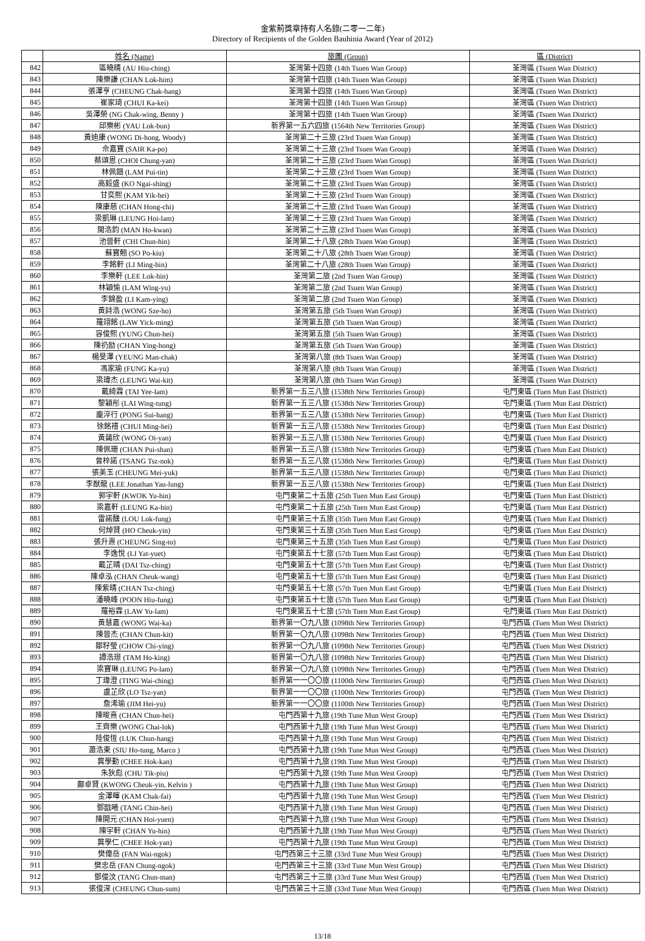金紫荊獎章持有人名錄(二零一二年)
Directory of Recipients of the Golden Bauhinia Award (Year of 2012)
| | 姓名 (Name) | 旅團 (Group) | 區 (District) |
| --- | --- | --- | --- |
| 842 | 區曉晴 (AU Hiu-ching) | 荃灣第十四旅 (14th Tsuen Wan Group) | 荃灣區 (Tsuen Wan District) |
| 843 | 陳樂謙 (CHAN Lok-him) | 荃灣第十四旅 (14th Tsuen Wan Group) | 荃灣區 (Tsuen Wan District) |
| 844 | 張澤亨 (CHEUNG Chak-hang) | 荃灣第十四旅 (14th Tsuen Wan Group) | 荃灣區 (Tsuen Wan District) |
| 845 | 崔家琦 (CHUI Ka-kei) | 荃灣第十四旅 (14th Tsuen Wan Group) | 荃灣區 (Tsuen Wan District) |
| 846 | 吳澤榮 (NG Chak-wing, Benny ) | 荃灣第十四旅 (14th Tsuen Wan Group) | 荃灣區 (Tsuen Wan District) |
| 847 | 邱樂彬 (YAU Lok-bun) | 新界第一五六四旅 (1564th New Territories Group) | 荃灣區 (Tsuen Wan District) |
| 848 | 黃迪康 (WONG Di-hong, Woody) | 荃灣第二十三旅 (23rd Tsuen Wan Group) | 荃灣區 (Tsuen Wan District) |
| 849 | 佘嘉寶 (SAIR Ka-po) | 荃灣第二十三旅 (23rd Tsuen Wan Group) | 荃灣區 (Tsuen Wan District) |
| 850 | 蔡頌恩 (CHOI Chung-yan) | 荃灣第二十三旅 (23rd Tsuen Wan Group) | 荃灣區 (Tsuen Wan District) |
| 851 | 林佩鈿 (LAM Pui-tin) | 荃灣第二十三旅 (23rd Tsuen Wan Group) | 荃灣區 (Tsuen Wan District) |
| 852 | 高毅盛 (KO Ngai-shing) | 荃灣第二十三旅 (23rd Tsuen Wan Group) | 荃灣區 (Tsuen Wan District) |
| 853 | 甘奕熙 (KAM Yik-hei) | 荃灣第二十三旅 (23rd Tsuen Wan Group) | 荃灣區 (Tsuen Wan District) |
| 854 | 陳康慈 (CHAN Hong-chi) | 荃灣第二十三旅 (23rd Tsuen Wan Group) | 荃灣區 (Tsuen Wan District) |
| 855 | 梁凱琳 (LEUNG Hoi-lam) | 荃灣第二十三旅 (23rd Tsuen Wan Group) | 荃灣區 (Tsuen Wan District) |
| 856 | 閩浩鈞 (MAN Ho-kwan) | 荃灣第二十三旅 (23rd Tsuen Wan Group) | 荃灣區 (Tsuen Wan District) |
| 857 | 池晉軒 (CHI Chun-hin) | 荃灣第二十八旅 (28th Tsuen Wan Group) | 荃灣區 (Tsuen Wan District) |
| 858 | 蘇寶翹 (SO Po-kiu) | 荃灣第二十八旅 (28th Tsuen Wan Group) | 荃灣區 (Tsuen Wan District) |
| 859 | 李銘軒 (LI Ming-hin) | 荃灣第二十八旅 (28th Tsuen Wan Group) | 荃灣區 (Tsuen Wan District) |
| 860 | 李樂軒 (LEE Lok-hin) | 荃灣第二旅 (2nd Tsuen Wan Group) | 荃灣區 (Tsuen Wan District) |
| 861 | 林穎愉 (LAM Wing-yu) | 荃灣第二旅 (2nd Tsuen Wan Group) | 荃灣區 (Tsuen Wan District) |
| 862 | 李錦盈 (LI Kam-ying) | 荃灣第二旅 (2nd Tsuen Wan Group) | 荃灣區 (Tsuen Wan District) |
| 863 | 黃詩浩 (WONG Sze-ho) | 荃灣第五旅 (5th Tsuen Wan Group) | 荃灣區 (Tsuen Wan District) |
| 864 | 羅翊銘 (LAW Yick-ming) | 荃灣第五旅 (5th Tsuen Wan Group) | 荃灣區 (Tsuen Wan District) |
| 865 | 容俊熙 (YUNG Chun-hei) | 荃灣第五旅 (5th Tsuen Wan Group) | 荃灣區 (Tsuen Wan District) |
| 866 | 陳礽励 (CHAN Ying-hong) | 荃灣第五旅 (5th Tsuen Wan Group) | 荃灣區 (Tsuen Wan District) |
| 867 | 楊旻澤 (YEUNG Man-chak) | 荃灣第八旅 (8th Tsuen Wan Group) | 荃灣區 (Tsuen Wan District) |
| 868 | 馮家瑜 (FUNG Ka-yu) | 荃灣第八旅 (8th Tsuen Wan Group) | 荃灣區 (Tsuen Wan District) |
| 869 | 梁瑋杰 (LEUNG Wai-kit) | 荃灣第八旅 (8th Tsuen Wan Group) | 荃灣區 (Tsuen Wan District) |
| 870 | 戴綺霖 (TAI Yee-lam) | 新界第一五三八旅 (1538th New Territories Group) | 屯門東區 (Tuen Mun East District) |
| 871 | 黎穎彤 (LAI Wing-tung) | 新界第一五三八旅 (1538th New Territories Group) | 屯門東區 (Tuen Mun East District) |
| 872 | 龐淬行 (PONG Sui-hang) | 新界第一五三八旅 (1538th New Territories Group) | 屯門東區 (Tuen Mun East District) |
| 873 | 徐銘禧 (CHUI Ming-hei) | 新界第一五三八旅 (1538th New Territories Group) | 屯門東區 (Tuen Mun East District) |
| 874 | 黃藹欣 (WONG Oi-yan) | 新界第一五三八旅 (1538th New Territories Group) | 屯門東區 (Tuen Mun East District) |
| 875 | 陳佩珊 (CHAN Pui-shan) | 新界第一五三八旅 (1538th New Territories Group) | 屯門東區 (Tuen Mun East District) |
| 876 | 曾梓諾 (TSANG Tsz-nok) | 新界第一五三八旅 (1538th New Territories Group) | 屯門東區 (Tuen Mun East District) |
| 877 | 張美玉 (CHEUNG Mei-yuk) | 新界第一五三八旅 (1538th New Territories Group) | 屯門東區 (Tuen Mun East District) |
| 878 | 李猷龍 (LEE Jonathan Yau-lung) | 新界第一五三八旅 (1538th New Territories Group) | 屯門東區 (Tuen Mun East District) |
| 879 | 郭宇軒 (KWOK Yu-hin) | 屯門東第二十五旅 (25th Tuen Mun East Group) | 屯門東區 (Tuen Mun East District) |
| 880 | 梁嘉軒 (LEUNG Ka-hin) | 屯門東第二十五旅 (25th Tuen Mun East Group) | 屯門東區 (Tuen Mun East District) |
| 881 | 雷諾醺 (LOU Lok-fung) | 屯門東第三十五旅 (35th Tuen Mun East Group) | 屯門東區 (Tuen Mun East District) |
| 882 | 何焯賢 (HO Cheuk-yin) | 屯門東第三十五旅 (35th Tuen Mun East Group) | 屯門東區 (Tuen Mun East District) |
| 883 | 張升燾 (CHEUNG Sing-to) | 屯門東第三十五旅 (35th Tuen Mun East Group) | 屯門東區 (Tuen Mun East District) |
| 884 | 李逸悅 (LI Yat-yuet) | 屯門東第五十七旅 (57th Tuen Mun East Group) | 屯門東區 (Tuen Mun East District) |
| 885 | 戴芷晴 (DAI Tsz-ching) | 屯門東第五十七旅 (57th Tuen Mun East Group) | 屯門東區 (Tuen Mun East District) |
| 886 | 陳卓泓 (CHAN Cheuk-wang) | 屯門東第五十七旅 (57th Tuen Mun East Group) | 屯門東區 (Tuen Mun East District) |
| 887 | 陳紫晴 (CHAN Tsz-ching) | 屯門東第五十七旅 (57th Tuen Mun East Group) | 屯門東區 (Tuen Mun East District) |
| 888 | 潘曉峰 (POON Hiu-fung) | 屯門東第五十七旅 (57th Tuen Mun East Group) | 屯門東區 (Tuen Mun East District) |
| 889 | 羅裕霖 (LAW Yu-lam) | 屯門東第五十七旅 (57th Tuen Mun East Group) | 屯門東區 (Tuen Mun East District) |
| 890 | 黃慧嘉 (WONG Wai-ka) | 新界第一〇九八旅 (1098th New Territories Group) | 屯門西區 (Tuen Mun West District) |
| 891 | 陳晉杰 (CHAN Chun-kit) | 新界第一〇九八旅 (1098th New Territories Group) | 屯門西區 (Tuen Mun West District) |
| 892 | 鄒籽瑩 (CHOW Chi-ying) | 新界第一〇九八旅 (1098th New Territories Group) | 屯門西區 (Tuen Mun West District) |
| 893 | 譚浩璟 (TAM Ho-king) | 新界第一〇九八旅 (1098th New Territories Group) | 屯門西區 (Tuen Mun West District) |
| 894 | 梁寶琳 (LEUNG Po-lam) | 新界第一〇九八旅 (1098th New Territories Group) | 屯門西區 (Tuen Mun West District) |
| 895 | 丁瑋澄 (TING Wai-ching) | 新界第一一〇〇旅 (1100th New Territories Group) | 屯門西區 (Tuen Mun West District) |
| 896 | 盧芷欣 (LO Tsz-yan) | 新界第一一〇〇旅 (1100th New Territories Group) | 屯門西區 (Tuen Mun West District) |
| 897 | 詹浠瑜 (JIM Hei-yu) | 新界第一一〇〇旅 (1100th New Territories Group) | 屯門西區 (Tuen Mun West District) |
| 898 | 陳晙熹 (CHAN Chun-hei) | 屯門西第十九旅 (19th Tune Mun West Group) | 屯門西區 (Tuen Mun West District) |
| 899 | 王齊樂 (WONG Chai-lok) | 屯門西第十九旅 (19th Tune Mun West Group) | 屯門西區 (Tuen Mun West District) |
| 900 | 陸俊恆 (LUK Chun-hang) | 屯門西第十九旅 (19th Tune Mun West Group) | 屯門西區 (Tuen Mun West District) |
| 901 | 蕭浩東 (SIU Ho-tung, Marco ) | 屯門西第十九旅 (19th Tune Mun West Group) | 屯門西區 (Tuen Mun West District) |
| 902 | 冀學勤 (CHEE Hok-kan) | 屯門西第十九旅 (19th Tune Mun West Group) | 屯門西區 (Tuen Mun West District) |
| 903 | 朱狄彪 (CHU Tik-piu) | 屯門西第十九旅 (19th Tune Mun West Group) | 屯門西區 (Tuen Mun West District) |
| 904 | 鄺卓賢 (KWONG Cheuk-yin, Kelvin ) | 屯門西第十九旅 (19th Tune Mun West Group) | 屯門西區 (Tuen Mun West District) |
| 905 | 金澤暉 (KAM Chak-fai) | 屯門西第十九旅 (19th Tune Mun West Group) | 屯門西區 (Tuen Mun West District) |
| 906 | 鄧戩曦 (TANG Chin-hei) | 屯門西第十九旅 (19th Tune Mun West Group) | 屯門西區 (Tuen Mun West District) |
| 907 | 陳開元 (CHAN Hoi-yuen) | 屯門西第十九旅 (19th Tune Mun West Group) | 屯門西區 (Tuen Mun West District) |
| 908 | 陳宇軒 (CHAN Yu-hin) | 屯門西第十九旅 (19th Tune Mun West Group) | 屯門西區 (Tuen Mun West District) |
| 909 | 冀學仁 (CHEE Hok-yan) | 屯門西第十九旅 (19th Tune Mun West Group) | 屯門西區 (Tuen Mun West District) |
| 910 | 樊偉岳 (FAN Wai-ngok) | 屯門西第三十三旅 (33rd Tune Mun West Group) | 屯門西區 (Tuen Mun West District) |
| 911 | 樊忠岳 (FAN Chung-ngok) | 屯門西第三十三旅 (33rd Tune Mun West Group) | 屯門西區 (Tuen Mun West District) |
| 912 | 鄧俊汶 (TANG Chun-man) | 屯門西第三十三旅 (33rd Tune Mun West Group) | 屯門西區 (Tuen Mun West District) |
| 913 | 張俊深 (CHEUNG Chun-sum) | 屯門西第三十三旅 (33rd Tune Mun West Group) | 屯門西區 (Tuen Mun West District) |
13/18